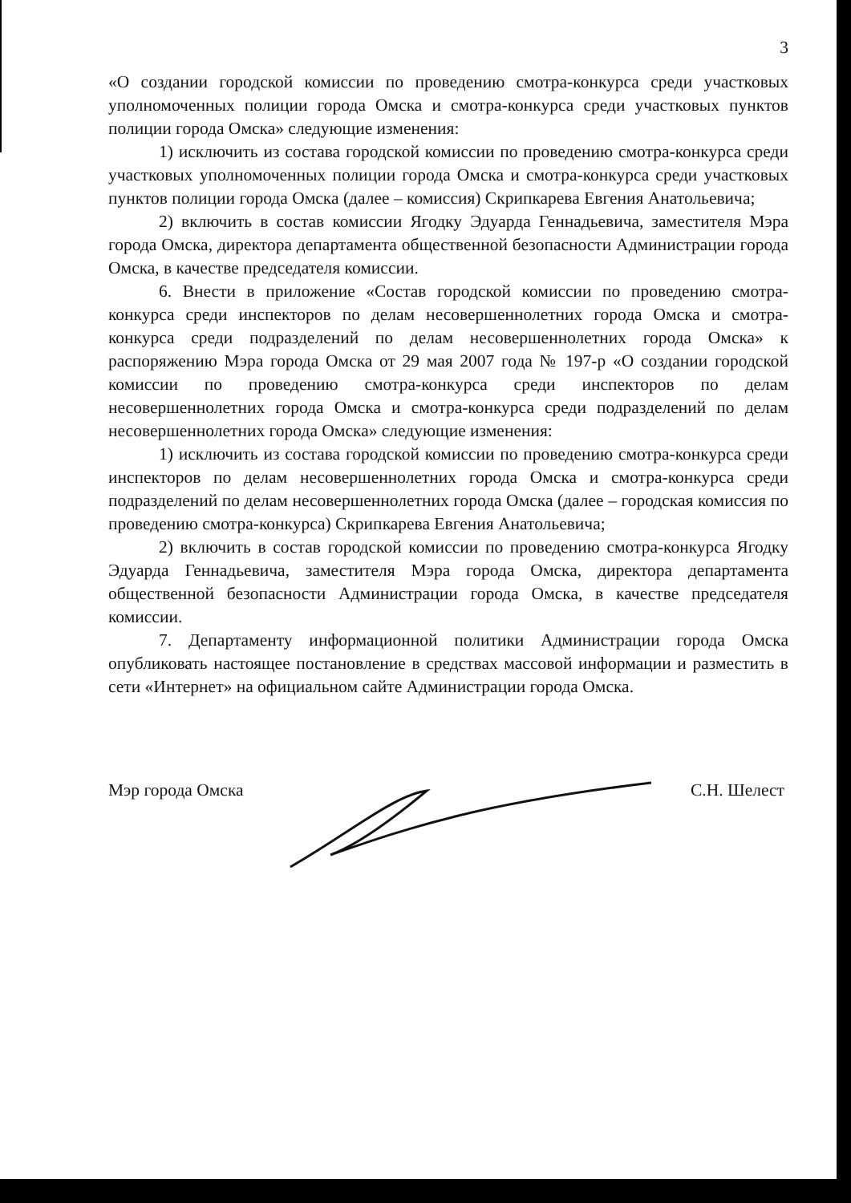3
«О создании городской комиссии по проведению смотра-конкурса среди участковых уполномоченных полиции города Омска и смотра-конкурса среди участковых пунктов полиции города Омска» следующие изменения:
1) исключить из состава городской комиссии по проведению смотра-конкурса среди участковых уполномоченных полиции города Омска и смотра-конкурса среди участковых пунктов полиции города Омска (далее – комиссия) Скрипкарева Евгения Анатольевича;
2) включить в состав комиссии Ягодку Эдуарда Геннадьевича, заместителя Мэра города Омска, директора департамента общественной безопасности Администрации города Омска, в качестве председателя комиссии.
6. Внести в приложение «Состав городской комиссии по проведению смотра-конкурса среди инспекторов по делам несовершеннолетних города Омска и смотра-конкурса среди подразделений по делам несовершеннолетних города Омска» к распоряжению Мэра города Омска от 29 мая 2007 года № 197-р «О создании городской комиссии по проведению смотра-конкурса среди инспекторов по делам несовершеннолетних города Омска и смотра-конкурса среди подразделений по делам несовершеннолетних города Омска» следующие изменения:
1) исключить из состава городской комиссии по проведению смотра-конкурса среди инспекторов по делам несовершеннолетних города Омска и смотра-конкурса среди подразделений по делам несовершеннолетних города Омска (далее – городская комиссия по проведению смотра-конкурса) Скрипкарева Евгения Анатольевича;
2) включить в состав городской комиссии по проведению смотра-конкурса Ягодку Эдуарда Геннадьевича, заместителя Мэра города Омска, директора департамента общественной безопасности Администрации города Омска, в качестве председателя комиссии.
7. Департаменту информационной политики Администрации города Омска опубликовать настоящее постановление в средствах массовой информации и разместить в сети «Интернет» на официальном сайте Администрации города Омска.
Мэр города Омска С.Н. Шелест